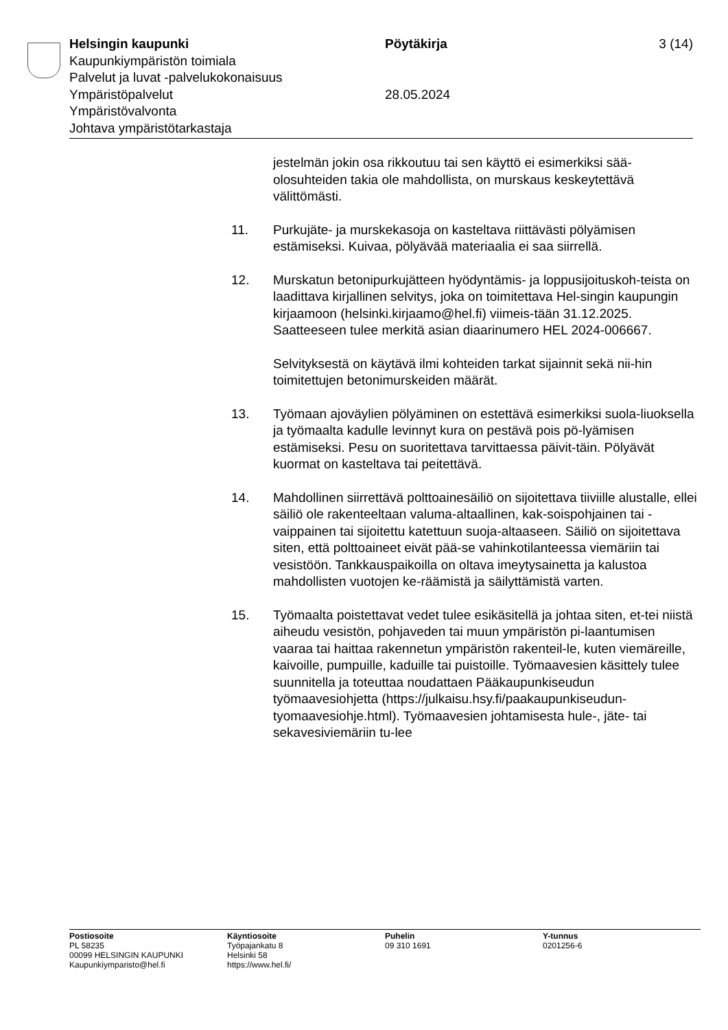Helsingin kaupunki Pöytäkirja 3 (14)
Kaupunkiympäristön toimiala
Palvelut ja luvat -palvelukokonaisuus
Ympäristöpalvelut 28.05.2024
Ympäristövalvonta
Johtava ympäristötarkastaja
jestelmän jokin osa rikkoutuu tai sen käyttö ei esimerkiksi sää-olosuhteiden takia ole mahdollista, on murskaus keskeytettävä välittömästi.
11. Purkujäte- ja murskekasoja on kasteltava riittävästi pölyämisen estämiseksi. Kuivaa, pölyävää materiaalia ei saa siirrellä.
12. Murskatun betonipurkujätteen hyödyntämis- ja loppusijoituskoh-teista on laadittava kirjallinen selvitys, joka on toimitettava Hel-singin kaupungin kirjaamoon (helsinki.kirjaamo@hel.fi) viimeis-tään 31.12.2025. Saatteeseen tulee merkitä asian diaarinumero HEL 2024-006667.
Selvityksestä on käytävä ilmi kohteiden tarkat sijainnit sekä nii-hin toimitettujen betonimurskeiden määrät.
13. Työmaan ajoväylien pölyäminen on estettävä esimerkiksi suola-liuoksella ja työmaalta kadulle levinnyt kura on pestävä pois pö-lyämisen estämiseksi. Pesu on suoritettava tarvittaessa päivit-täin. Pölyävät kuormat on kasteltava tai peitettävä.
14. Mahdollinen siirrettävä polttoainesäiliö on sijoitettava tiiviille alustalle, ellei säiliö ole rakenteeltaan valuma-altaallinen, kak-soispohjainen tai -vaippainen tai sijoitettu katettuun suoja-altaaseen. Säiliö on sijoitettava siten, että polttoaineet eivät pää-se vahinkotilanteessa viemäriin tai vesistöön. Tankkauspaikoilla on oltava imeytysainetta ja kalustoa mahdollisten vuotojen ke-räämistä ja säilyttämistä varten.
15. Työmaalta poistettavat vedet tulee esikäsitellä ja johtaa siten, et-tei niistä aiheudu vesistön, pohjaveden tai muun ympäristön pi-laantumisen vaaraa tai haittaa rakennetun ympäristön rakenteil-le, kuten viemäreille, kaivoille, pumpuille, kaduille tai puistoille. Työmaavesien käsittely tulee suunnitella ja toteuttaa noudattaen Pääkaupunkiseudun työmaavesiohjetta (https://julkaisu.hsy.fi/paakaupunkiseudun-tyomaavesiohje.html). Työmaavesien johtamisesta hule-, jäte- tai sekavesiviemäriin tu-lee
Postiosoite
PL 58235
00099 HELSINGIN KAUPUNKI
Kaupunkiymparisto@hel.fi
Käyntiosoite
Työpajankatu 8
Helsinki 58
https://www.hel.fi/
Puhelin
09 310 1691
Y-tunnus
0201256-6